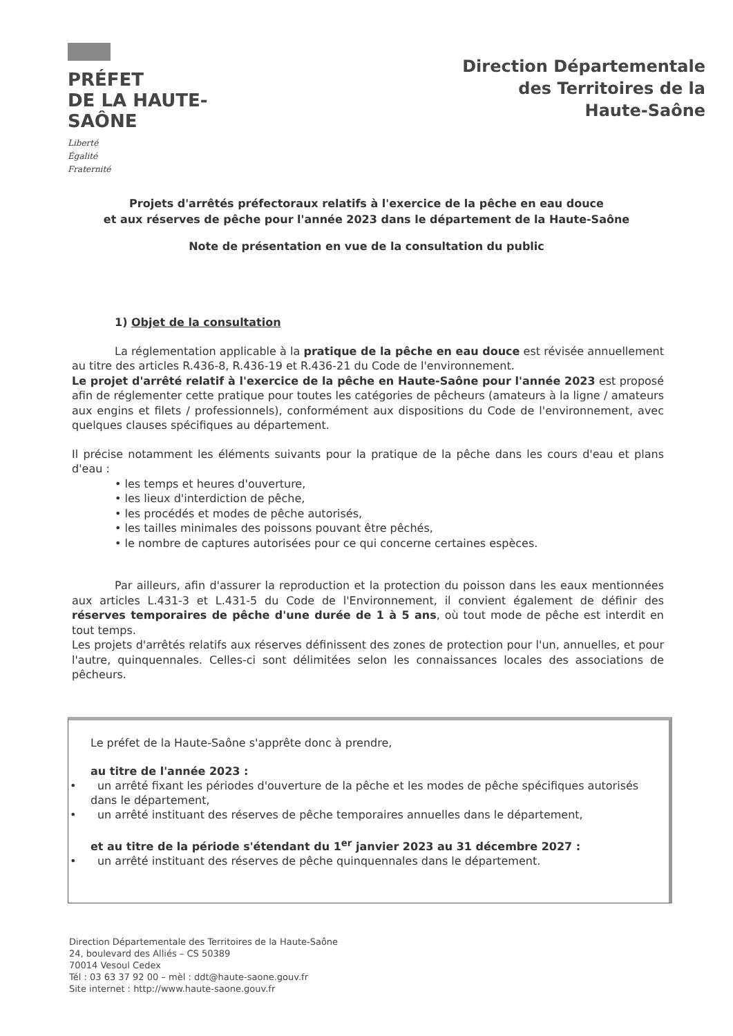PRÉFET
DE LA HAUTE-
SAÔNE
Liberté
Égalité
Fraternité
Direction Départementale
des Territoires de la
Haute-Saône
Projets d'arrêtés préfectoraux relatifs à l'exercice de la pêche en eau douce
et aux réserves de pêche pour l'année 2023 dans le département de la Haute-Saône
Note de présentation en vue de la consultation du public
1) Objet de la consultation
La réglementation applicable à la pratique de la pêche en eau douce est révisée annuellement au titre des articles R.436-8, R.436-19 et R.436-21 du Code de l'environnement.
Le projet d'arrêté relatif à l'exercice de la pêche en Haute-Saône pour l'année 2023 est proposé afin de réglementer cette pratique pour toutes les catégories de pêcheurs (amateurs à la ligne / amateurs aux engins et filets / professionnels), conformément aux dispositions du Code de l'environnement, avec quelques clauses spécifiques au département.
Il précise notamment les éléments suivants pour la pratique de la pêche dans les cours d'eau et plans d'eau :
• les temps et heures d'ouverture,
• les lieux d'interdiction de pêche,
• les procédés et modes de pêche autorisés,
• les tailles minimales des poissons pouvant être pêchés,
• le nombre de captures autorisées pour ce qui concerne certaines espèces.
Par ailleurs, afin d'assurer la reproduction et la protection du poisson dans les eaux mentionnées aux articles L.431-3 et L.431-5 du Code de l'Environnement, il convient également de définir des réserves temporaires de pêche d'une durée de 1 à 5 ans, où tout mode de pêche est interdit en tout temps.
Les projets d'arrêtés relatifs aux réserves définissent des zones de protection pour l'un, annuelles, et pour l'autre, quinquennales. Celles-ci sont délimitées selon les connaissances locales des associations de pêcheurs.
Le préfet de la Haute-Saône s'apprête donc à prendre,
au titre de l'année 2023 :
• un arrêté fixant les périodes d'ouverture de la pêche et les modes de pêche spécifiques autorisés dans le département,
• un arrêté instituant des réserves de pêche temporaires annuelles dans le département,
et au titre de la période s'étendant du 1<sup>er</sup> janvier 2023 au 31 décembre 2027 :
• un arrêté instituant des réserves de pêche quinquennales dans le département.
Direction Départementale des Territoires de la Haute-Saône
24, boulevard des Alliés – CS 50389
70014 Vesoul Cedex
Tél : 03 63 37 92 00 – mèl : ddt@haute-saone.gouv.fr
Site internet : http://www.haute-saone.gouv.fr